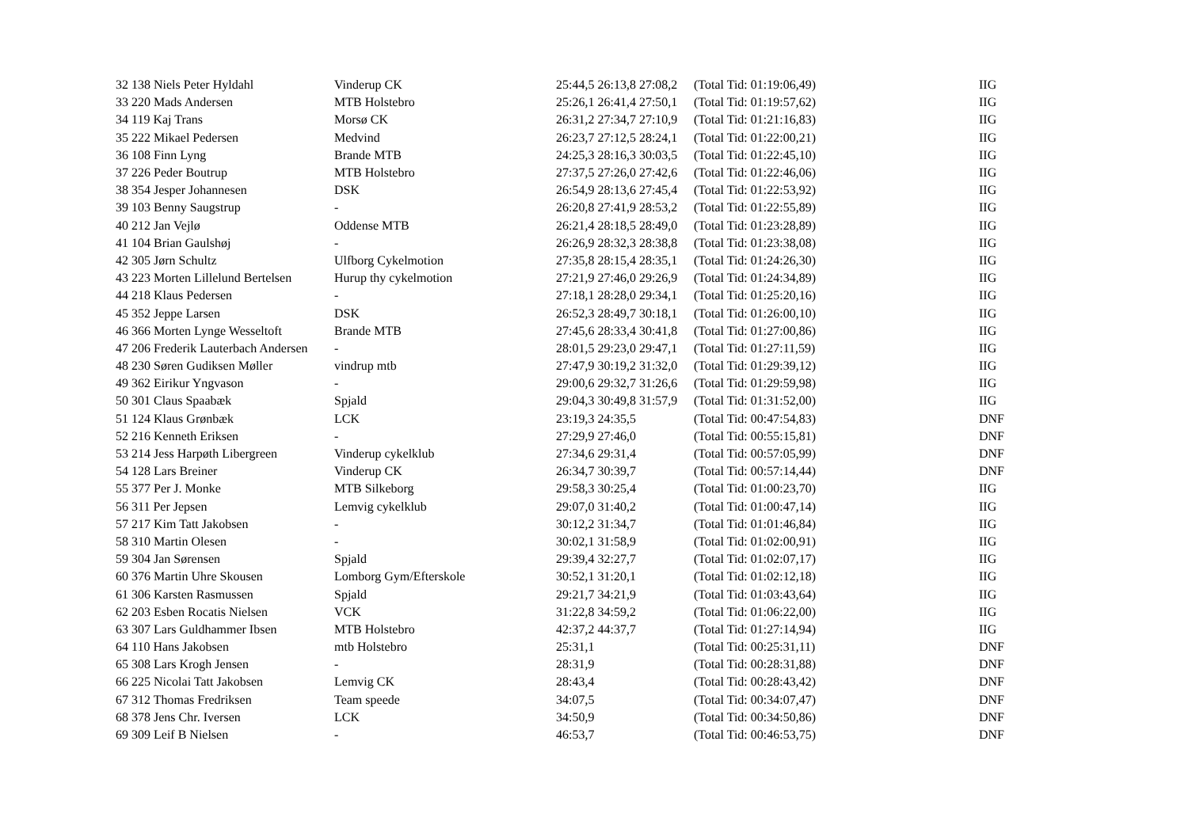| 32 138 Niels Peter Hyldahl | Vinderup CK | 25:44,5 26:13,8 27:08,2 | (Total Tid: 01:19:06,49) | IIG |
| 33 220 Mads Andersen | MTB Holstebro | 25:26,1 26:41,4 27:50,1 | (Total Tid: 01:19:57,62) | IIG |
| 34 119 Kaj Trans | Morsø CK | 26:31,2 27:34,7 27:10,9 | (Total Tid: 01:21:16,83) | IIG |
| 35 222 Mikael Pedersen | Medvind | 26:23,7 27:12,5 28:24,1 | (Total Tid: 01:22:00,21) | IIG |
| 36 108 Finn Lyng | Brande MTB | 24:25,3 28:16,3 30:03,5 | (Total Tid: 01:22:45,10) | IIG |
| 37 226 Peder Boutrup | MTB Holstebro | 27:37,5 27:26,0 27:42,6 | (Total Tid: 01:22:46,06) | IIG |
| 38 354 Jesper Johannesen | DSK | 26:54,9 28:13,6 27:45,4 | (Total Tid: 01:22:53,92) | IIG |
| 39 103 Benny Saugstrup | - | 26:20,8 27:41,9 28:53,2 | (Total Tid: 01:22:55,89) | IIG |
| 40 212 Jan Vejlø | Oddense MTB | 26:21,4 28:18,5 28:49,0 | (Total Tid: 01:23:28,89) | IIG |
| 41 104 Brian Gaulshøj | - | 26:26,9 28:32,3 28:38,8 | (Total Tid: 01:23:38,08) | IIG |
| 42 305 Jørn Schultz | Ulfborg Cykelmotion | 27:35,8 28:15,4 28:35,1 | (Total Tid: 01:24:26,30) | IIG |
| 43 223 Morten Lillelund Bertelsen | Hurup thy cykelmotion | 27:21,9 27:46,0 29:26,9 | (Total Tid: 01:24:34,89) | IIG |
| 44 218 Klaus Pedersen | - | 27:18,1 28:28,0 29:34,1 | (Total Tid: 01:25:20,16) | IIG |
| 45 352 Jeppe Larsen | DSK | 26:52,3 28:49,7 30:18,1 | (Total Tid: 01:26:00,10) | IIG |
| 46 366 Morten Lynge Wesseltoft | Brande MTB | 27:45,6 28:33,4 30:41,8 | (Total Tid: 01:27:00,86) | IIG |
| 47 206 Frederik Lauterbach Andersen | - | 28:01,5 29:23,0 29:47,1 | (Total Tid: 01:27:11,59) | IIG |
| 48 230 Søren Gudiksen Møller | vindrup mtb | 27:47,9 30:19,2 31:32,0 | (Total Tid: 01:29:39,12) | IIG |
| 49 362 Eirikur Yngvason | - | 29:00,6 29:32,7 31:26,6 | (Total Tid: 01:29:59,98) | IIG |
| 50 301 Claus Spaabæk | Spjald | 29:04,3 30:49,8 31:57,9 | (Total Tid: 01:31:52,00) | IIG |
| 51 124 Klaus Grønbæk | LCK | 23:19,3 24:35,5 | (Total Tid: 00:47:54,83) | DNF |
| 52 216 Kenneth Eriksen | - | 27:29,9 27:46,0 | (Total Tid: 00:55:15,81) | DNF |
| 53 214 Jess Harpøth Libergreen | Vinderup cykelklub | 27:34,6 29:31,4 | (Total Tid: 00:57:05,99) | DNF |
| 54 128 Lars Breiner | Vinderup CK | 26:34,7 30:39,7 | (Total Tid: 00:57:14,44) | DNF |
| 55 377 Per J. Monke | MTB Silkeborg | 29:58,3 30:25,4 | (Total Tid: 01:00:23,70) | IIG |
| 56 311 Per Jepsen | Lemvig cykelklub | 29:07,0 31:40,2 | (Total Tid: 01:00:47,14) | IIG |
| 57 217 Kim Tatt Jakobsen | - | 30:12,2 31:34,7 | (Total Tid: 01:01:46,84) | IIG |
| 58 310 Martin Olesen | - | 30:02,1 31:58,9 | (Total Tid: 01:02:00,91) | IIG |
| 59 304 Jan Sørensen | Spjald | 29:39,4 32:27,7 | (Total Tid: 01:02:07,17) | IIG |
| 60 376 Martin Uhre Skousen | Lomborg Gym/Efterskole | 30:52,1 31:20,1 | (Total Tid: 01:02:12,18) | IIG |
| 61 306 Karsten Rasmussen | Spjald | 29:21,7 34:21,9 | (Total Tid: 01:03:43,64) | IIG |
| 62 203 Esben Rocatis Nielsen | VCK | 31:22,8 34:59,2 | (Total Tid: 01:06:22,00) | IIG |
| 63 307 Lars Guldhammer Ibsen | MTB Holstebro | 42:37,2 44:37,7 | (Total Tid: 01:27:14,94) | IIG |
| 64 110 Hans Jakobsen | mtb Holstebro | 25:31,1 | (Total Tid: 00:25:31,11) | DNF |
| 65 308 Lars Krogh Jensen | - | 28:31,9 | (Total Tid: 00:28:31,88) | DNF |
| 66 225 Nicolai Tatt Jakobsen | Lemvig CK | 28:43,4 | (Total Tid: 00:28:43,42) | DNF |
| 67 312 Thomas Fredriksen | Team speede | 34:07,5 | (Total Tid: 00:34:07,47) | DNF |
| 68 378 Jens Chr. Iversen | LCK | 34:50,9 | (Total Tid: 00:34:50,86) | DNF |
| 69 309 Leif B Nielsen | - | 46:53,7 | (Total Tid: 00:46:53,75) | DNF |